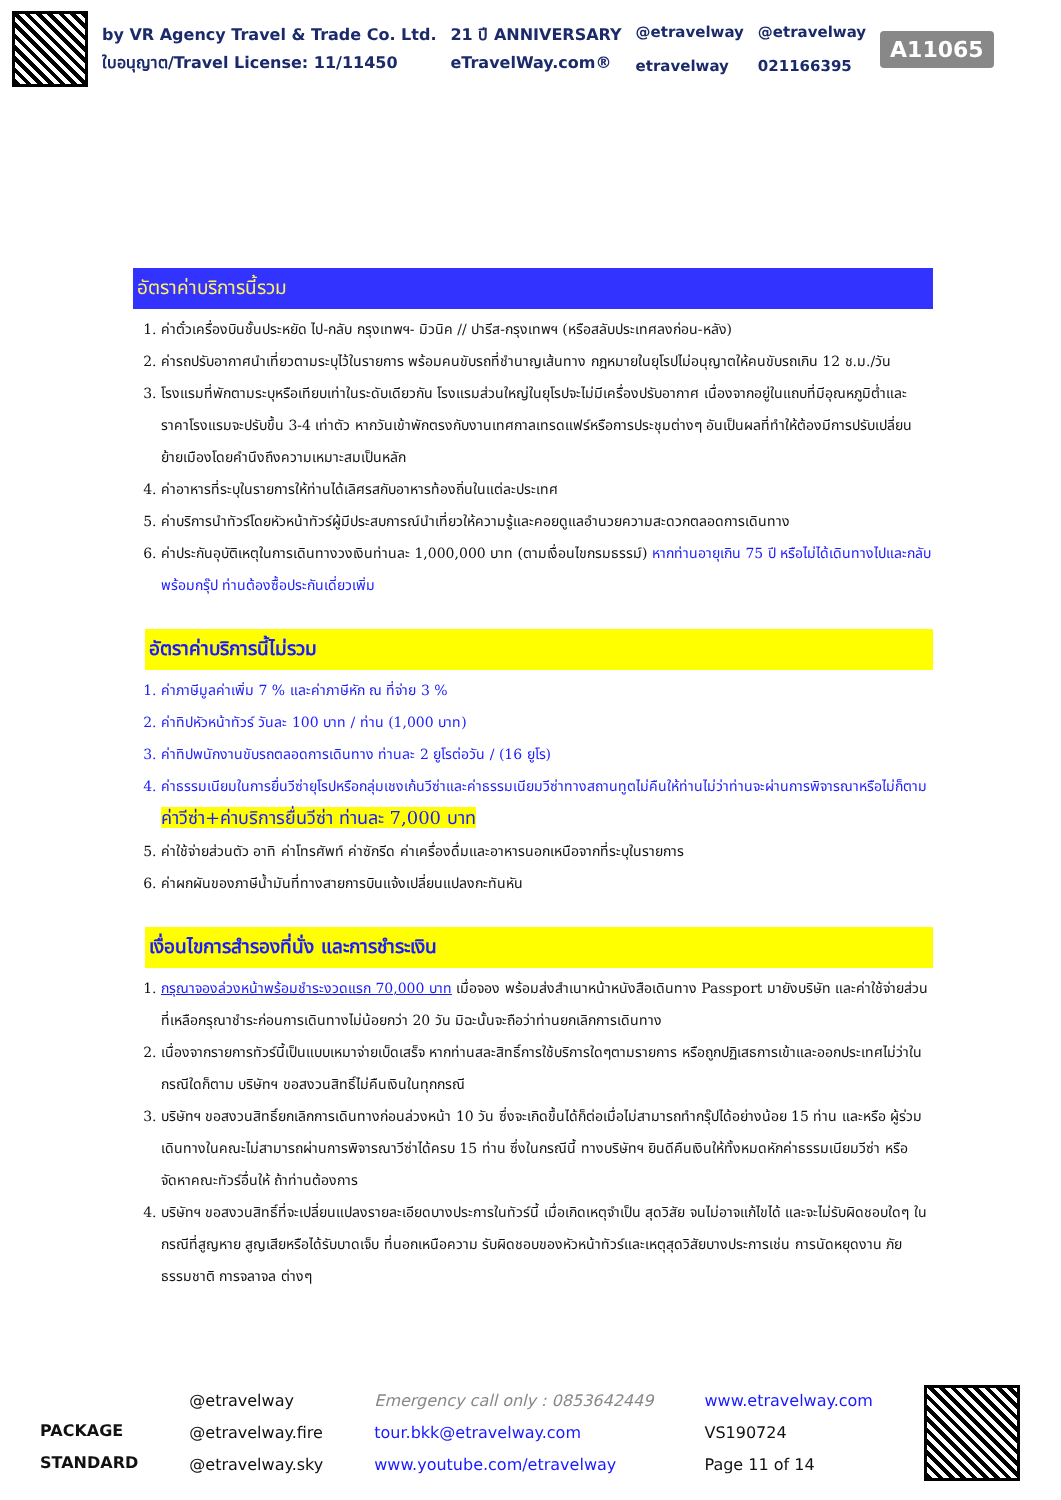by VR Agency Travel & Trade Co. Ltd.
ใบอนุญาต/Travel License: 11/11450
21 ปี ANNIVERSARY
eTravelWay.com®
@etravelway
etravelway
@etravelway
021166395
A11065
อัตราค่าบริการนี้รวม
1. ค่าตั๋วเครื่องบินชั้นประหยัด ไป-กลับ กรุงเทพฯ- มิวนิค // ปารีส-กรุงเทพฯ (หรือสลับประเทศลงก่อน-หลัง)
2. ค่ารถปรับอากาศนำเที่ยวตามระบุไว้ในรายการ พร้อมคนขับรถที่ชำนาญเส้นทาง กฎหมายในยุโรปไม่อนุญาตให้คนขับรถเกิน 12 ช.ม./วัน
3. โรงแรมที่พักตามระบุหรือเทียบเท่าในระดับเดียวกัน โรงแรมส่วนใหญ่ในยุโรปจะไม่มีเครื่องปรับอากาศ เนื่องจากอยู่ในแถบที่มีอุณหภูมิต่ำและราคาโรงแรมจะปรับขึ้น 3-4 เท่าตัว หากวันเข้าพักตรงกับงานเทศกาลเทรดแฟร์หรือการประชุมต่างๆ อันเป็นผลที่ทำให้ต้องมีการปรับเปลี่ยนย้ายเมืองโดยคำนึงถึงความเหมาะสมเป็นหลัก
4. ค่าอาหารที่ระบุในรายการให้ท่านได้เลิศรสกับอาหารท้องถิ่นในแต่ละประเทศ
5. ค่าบริการนำทัวร์โดยหัวหน้าทัวร์ผู้มีประสบการณ์นำเที่ยวให้ความรู้และคอยดูแลอำนวยความสะดวกตลอดการเดินทาง
6. ค่าประกันอุบัติเหตุในการเดินทางวงเงินท่านละ 1,000,000 บาท (ตามเงื่อนไขกรมธรรม์) หากท่านอายุเกิน 75 ปี หรือไม่ได้เดินทางไปและกลับพร้อมกรุ๊ป ท่านต้องซื้อประกันเดี่ยวเพิ่ม
อัตราค่าบริการนี้ไม่รวม
1. ค่าภาษีมูลค่าเพิ่ม 7 % และค่าภาษีหัก ณ ที่จ่าย 3 %
2. ค่าทิปหัวหน้าทัวร์ วันละ 100 บาท / ท่าน (1,000 บาท)
3. ค่าทิปพนักงานขับรถตลอดการเดินทาง ท่านละ 2 ยูโรต่อวัน / (16 ยูโร)
4. ค่าธรรมเนียมในการยื่นวีซ่ายุโรปหรือกลุ่มเชงเก้นวีซ่าและค่าธรรมเนียมวีซ่าทางสถานทูตไม่คืนให้ท่านไม่ว่าท่านจะผ่านการพิจารณาหรือไม่ก็ตาม ค่าวีซ่า+ค่าบริการยื่นวีซ่า ท่านละ 7,000 บาท
5. ค่าใช้จ่ายส่วนตัว อาทิ ค่าโทรศัพท์ ค่าซักรีด ค่าเครื่องดื่มและอาหารนอกเหนือจากที่ระบุในรายการ
6. ค่าผกผันของภาษีน้ำมันที่ทางสายการบินแจ้งเปลี่ยนแปลงกะทันหัน
เงื่อนไขการสำรองที่นั่ง และการชำระเงิน
1. กรุณาจองล่วงหน้าพร้อมชำระงวดแรก 70,000 บาท เมื่อจอง พร้อมส่งสำเนาหน้าหนังสือเดินทาง Passport มายังบริษัท และค่าใช้จ่ายส่วนที่เหลือกรุณาชำระก่อนการเดินทางไม่น้อยกว่า 20 วัน มิฉะนั้นจะถือว่าท่านยกเลิกการเดินทาง
2. เนื่องจากรายการทัวร์นี้เป็นแบบเหมาจ่ายเบ็ดเสร็จ หากท่านสละสิทธิ์การใช้บริการใดๆตามรายการ หรือถูกปฏิเสธการเข้าและออกประเทศไม่ว่าในกรณีใดก็ตาม บริษัทฯ ขอสงวนสิทธิ์ไม่คืนเงินในทุกกรณี
3. บริษัทฯ ขอสงวนสิทธิ์ยกเลิกการเดินทางก่อนล่วงหน้า 10 วัน ซึ่งจะเกิดขึ้นได้ก็ต่อเมื่อไม่สามารถทำกรุ๊ปได้อย่างน้อย 15 ท่าน และหรือ ผู้ร่วมเดินทางในคณะไม่สามารถผ่านการพิจารณาวีซ่าได้ครบ 15 ท่าน ซึ่งในกรณีนี้ ทางบริษัทฯ ยินดีคืนเงินให้ทั้งหมดหักค่าธรรมเนียมวีซ่า หรือจัดหาคณะทัวร์อื่นให้ ถ้าท่านต้องการ
4. บริษัทฯ ขอสงวนสิทธิ์ที่จะเปลี่ยนแปลงรายละเอียดบางประการในทัวร์นี้ เมื่อเกิดเหตุจำเป็น สุดวิสัย จนไม่อาจแก้ไขได้ และจะไม่รับผิดชอบใดๆ ในกรณีที่สูญหาย สูญเสียหรือได้รับบาดเจ็บ ที่นอกเหนือความ รับผิดชอบของหัวหน้าทัวร์และเหตุสุดวิสัยบางประการเช่น การนัดหยุดงาน ภัยธรรมชาติ การจลาจล ต่างๆ
PACKAGE
STANDARD
@etravelway
@etravelway.fire
@etravelway.sky
Emergency call only : 0853642449
tour.bkk@etravelway.com
www.youtube.com/etravelway
www.etravelway.com
VS190724
Page 11 of 14